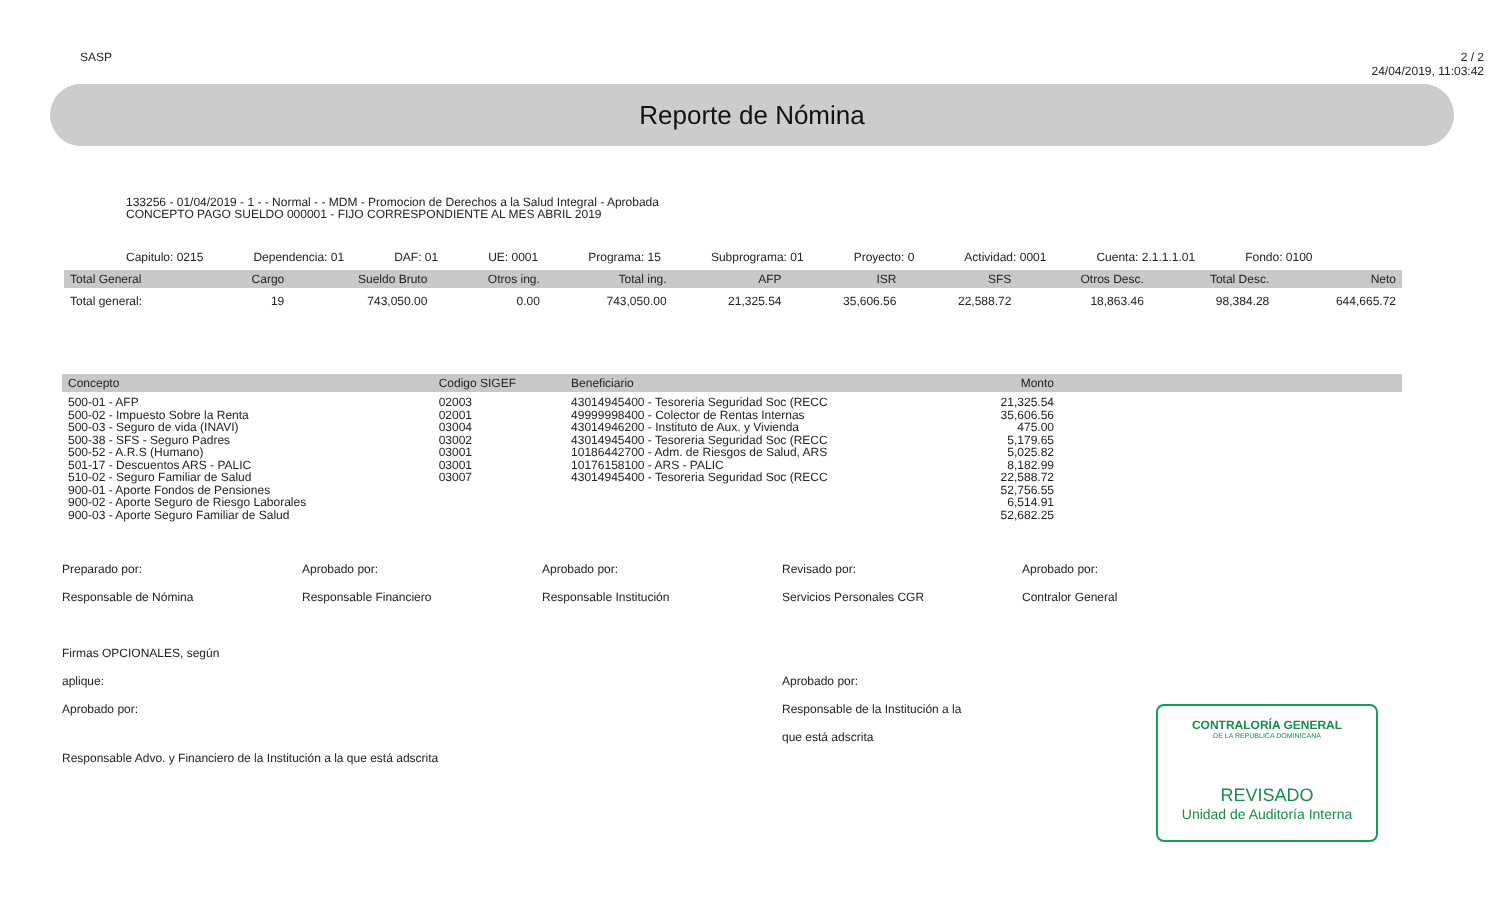SASP 2 / 2
24/04/2019, 11:03:42
Reporte de Nómina
133256 - 01/04/2019 - 1 - - Normal - - MDM - Promocion de Derechos a la Salud Integral - Aprobada
CONCEPTO PAGO SUELDO 000001 - FIJO CORRESPONDIENTE AL MES ABRIL 2019
Capitulo: 0215 Dependencia: 01 DAF: 01 UE: 0001 Programa: 15 Subprograma: 01 Proyecto: 0 Actividad: 0001 Cuenta: 2.1.1.1.01 Fondo: 0100
| Total General | Cargo | Sueldo Bruto | Otros ing. | Total ing. | AFP | ISR | SFS | Otros Desc. | Total Desc. | Neto |
| --- | --- | --- | --- | --- | --- | --- | --- | --- | --- | --- |
| Total general: | 19 | 743,050.00 | 0.00 | 743,050.00 | 21,325.54 | 35,606.56 | 22,588.72 | 18,863.46 | 98,384.28 | 644,665.72 |
| Concepto | Codigo SIGEF | Beneficiario | Monto | |
| --- | --- | --- | --- | --- |
| 500-01 - AFP 500-02 - Impuesto Sobre la Renta 500-03 - Seguro de vida (INAVI) 500-38 - SFS - Seguro Padres 500-52 - A.R.S (Humano) 501-17 - Descuentos ARS - PALIC 510-02 - Seguro Familiar de Salud 900-01 - Aporte Fondos de Pensiones 900-02 - Aporte Seguro de Riesgo Laborales 900-03 - Aporte Seguro Familiar de Salud | 02003 02001 03004 03002 03001 03001 03007 | 43014945400 - Tesoreria Seguridad Soc (RECC 49999998400 - Colector de Rentas Internas 43014946200 - Instituto de Aux. y Vivienda 43014945400 - Tesoreria Seguridad Soc (RECC 10186442700 - Adm. de Riesgos de Salud, ARS 10176158100 - ARS - PALIC 43014945400 - Tesoreria Seguridad Soc (RECC | 21,325.54 35,606.56 475.00 5,179.65 5,025.82 8,182.99 22,588.72 52,756.55 6,514.91 52,682.25 | |
Preparado por:
Responsable de Nómina
Firmas OPCIONALES, según aplique:
Aprobado por:
Aprobado por:
Responsable Financiero
Aprobado por:
Responsable Institución
Revisado por:
Servicios Personales CGR
Aprobado por:
Responsable de la Institución a la que está adscrita
Aprobado por:
Contralor General
Responsable Advo. y Financiero de la Institución a la que está adscrita
CONTRALORÍA GENERAL
DE LA REPÚBLICA DOMINICANA
REVISADO
Unidad de Auditoría Interna